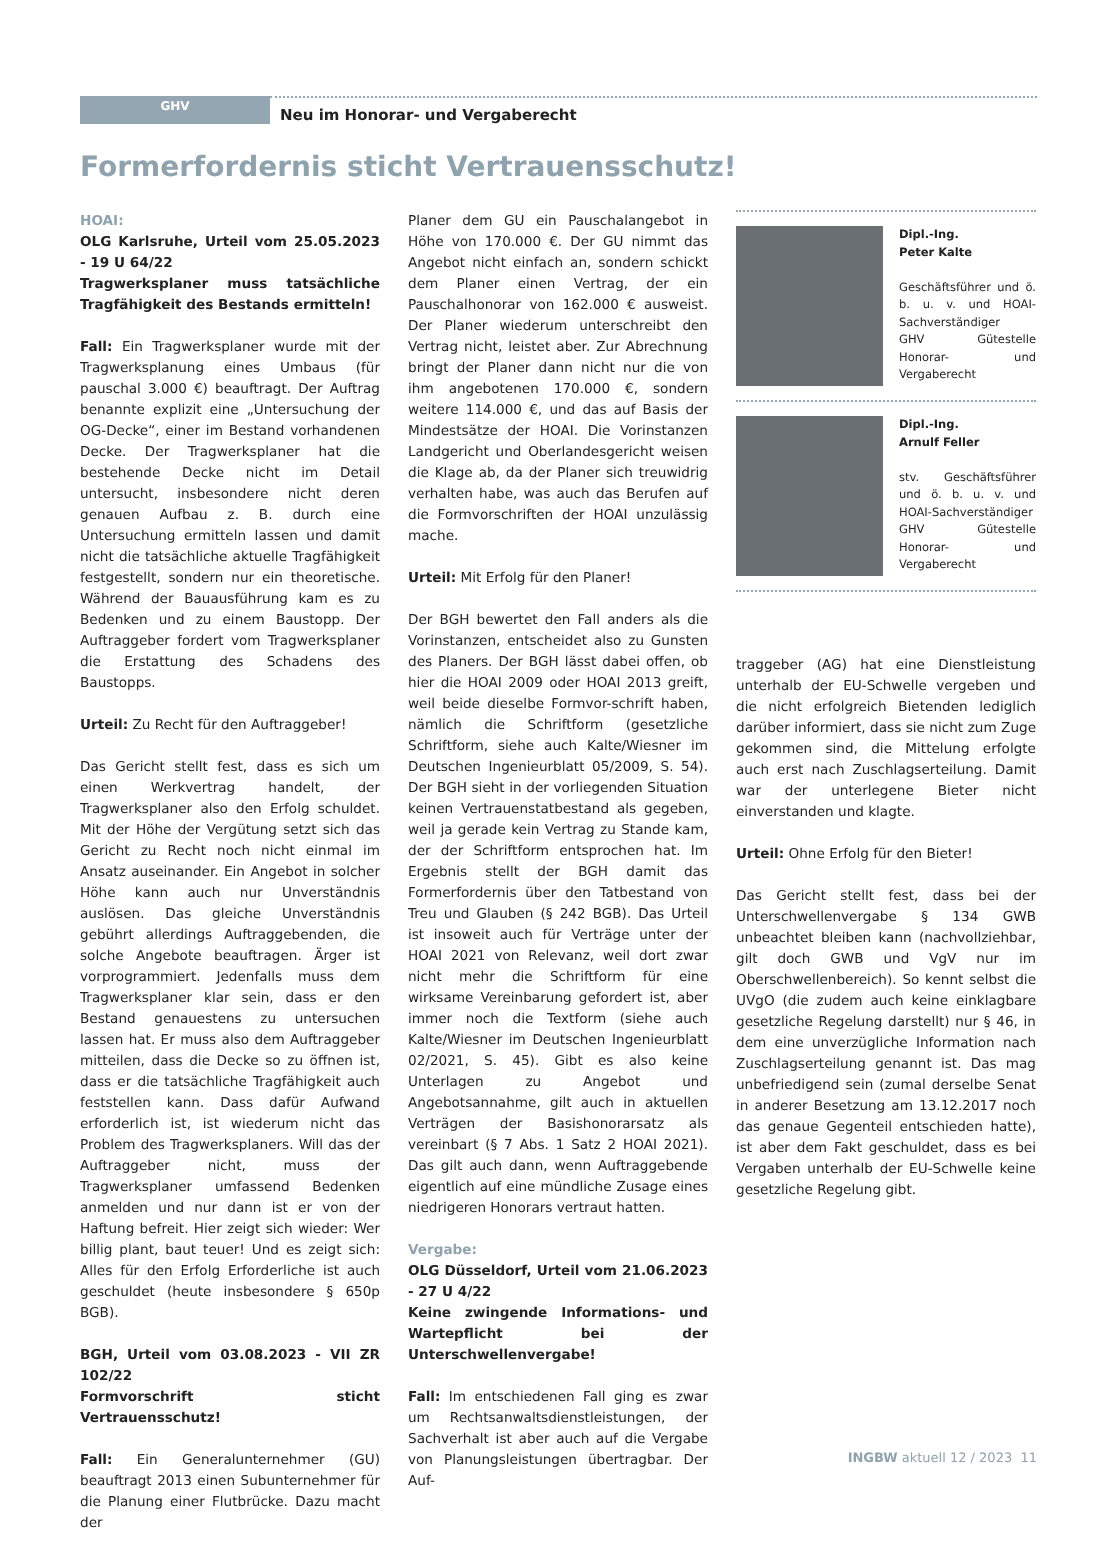GHV
Neu im Honorar- und Vergaberecht
Formerfordernis sticht Vertrauensschutz!
HOAI:
OLG Karlsruhe, Urteil vom 25.05.2023 - 19 U 64/22
Tragwerksplaner muss tatsächliche Tragfähigkeit des Bestands ermitteln!
Fall: Ein Tragwerksplaner wurde mit der Tragwerksplanung eines Umbaus (für pauschal 3.000 €) beauftragt. Der Auftrag benannte explizit eine „Untersuchung der OG-Decke“, einer im Bestand vorhandenen Decke. Der Tragwerksplaner hat die bestehende Decke nicht im Detail untersucht, insbesondere nicht deren genauen Aufbau z. B. durch eine Untersuchung ermitteln lassen und damit nicht die tatsächliche aktuelle Tragfähigkeit festgestellt, sondern nur ein theoretische. Während der Bauausführung kam es zu Bedenken und zu einem Baustopp. Der Auftraggeber fordert vom Tragwerksplaner die Erstattung des Schadens des Baustopps.
Urteil: Zu Recht für den Auftraggeber!
Das Gericht stellt fest, dass es sich um einen Werkvertrag handelt, der Tragwerksplaner also den Erfolg schuldet. Mit der Höhe der Vergütung setzt sich das Gericht zu Recht noch nicht einmal im Ansatz auseinander. Ein Angebot in solcher Höhe kann auch nur Unverständnis auslösen. Das gleiche Unverständnis gebührt allerdings Auftraggebenden, die solche Angebote beauftragen. Ärger ist vorprogrammiert. Jedenfalls muss dem Tragwerksplaner klar sein, dass er den Bestand genauestens zu untersuchen lassen hat. Er muss also dem Auftraggeber mitteilen, dass die Decke so zu öffnen ist, dass er die tatsächliche Tragfähigkeit auch feststellen kann. Dass dafür Aufwand erforderlich ist, ist wiederum nicht das Problem des Tragwerksplaners. Will das der Auftraggeber nicht, muss der Tragwerksplaner umfassend Bedenken anmelden und nur dann ist er von der Haftung befreit. Hier zeigt sich wieder: Wer billig plant, baut teuer! Und es zeigt sich: Alles für den Erfolg Erforderliche ist auch geschuldet (heute insbesondere § 650p BGB).
BGH, Urteil vom 03.08.2023 - VII ZR 102/22
Formvorschrift sticht Vertrauensschutz!
Fall: Ein Generalunternehmer (GU) beauftragt 2013 einen Subunternehmer für die Planung einer Flutbrücke. Dazu macht der
Planer dem GU ein Pauschalangebot in Höhe von 170.000 €. Der GU nimmt das Angebot nicht einfach an, sondern schickt dem Planer einen Vertrag, der ein Pauschalhonorar von 162.000 € ausweist. Der Planer wiederum unterschreibt den Vertrag nicht, leistet aber. Zur Abrechnung bringt der Planer dann nicht nur die von ihm angebotenen 170.000 €, sondern weitere 114.000 €, und das auf Basis der Mindestsätze der HOAI. Die Vorinstanzen Landgericht und Oberlandesgericht weisen die Klage ab, da der Planer sich treuwidrig verhalten habe, was auch das Berufen auf die Formvorschriften der HOAI unzulässig mache.
Urteil: Mit Erfolg für den Planer!
Der BGH bewertet den Fall anders als die Vorinstanzen, entscheidet also zu Gunsten des Planers. Der BGH lässt dabei offen, ob hier die HOAI 2009 oder HOAI 2013 greift, weil beide dieselbe Formvor-schrift haben, nämlich die Schriftform (gesetzliche Schriftform, siehe auch Kalte/Wiesner im Deutschen Ingenieurblatt 05/2009, S. 54). Der BGH sieht in der vorliegenden Situation keinen Vertrauenstatbestand als gegeben, weil ja gerade kein Vertrag zu Stande kam, der der Schriftform entsprochen hat. Im Ergebnis stellt der BGH damit das Formerfordernis über den Tatbestand von Treu und Glauben (§ 242 BGB). Das Urteil ist insoweit auch für Verträge unter der HOAI 2021 von Relevanz, weil dort zwar nicht mehr die Schriftform für eine wirksame Vereinbarung gefordert ist, aber immer noch die Textform (siehe auch Kalte/Wiesner im Deutschen Ingenieurblatt 02/2021, S. 45). Gibt es also keine Unterlagen zu Angebot und Angebotsannahme, gilt auch in aktuellen Verträgen der Basishonorarsatz als vereinbart (§ 7 Abs. 1 Satz 2 HOAI 2021). Das gilt auch dann, wenn Auftraggebende eigentlich auf eine mündliche Zusage eines niedrigeren Honorars vertraut hatten.
Vergabe:
OLG Düsseldorf, Urteil vom 21.06.2023 - 27 U 4/22
Keine zwingende Informations- und Wartepflicht bei der Unterschwellenvergabe!
Fall: Im entschiedenen Fall ging es zwar um Rechtsanwaltsdienstleistungen, der Sachverhalt ist aber auch auf die Vergabe von Planungsleistungen übertragbar. Der Auf-
Dipl.-Ing.
Peter Kalte
Geschäftsführer und ö. b. u. v. und HOAI-Sachverständiger
GHV Gütestelle Honorar- und Vergaberecht
Dipl.-Ing.
Arnulf Feller
stv. Geschäftsführer und ö. b. u. v. und HOAI-Sachverständiger
GHV Gütestelle Honorar- und Vergaberecht
traggeber (AG) hat eine Dienstleistung unterhalb der EU-Schwelle vergeben und die nicht erfolgreich Bietenden lediglich darüber informiert, dass sie nicht zum Zuge gekommen sind, die Mittelung erfolgte auch erst nach Zuschlagserteilung. Damit war der unterlegene Bieter nicht einverstanden und klagte.
Urteil: Ohne Erfolg für den Bieter!
Das Gericht stellt fest, dass bei der Unterschwellenvergabe § 134 GWB unbeachtet bleiben kann (nachvollziehbar, gilt doch GWB und VgV nur im Oberschwellenbereich). So kennt selbst die UVgO (die zudem auch keine einklagbare gesetzliche Regelung darstellt) nur § 46, in dem eine unverzügliche Information nach Zuschlagserteilung genannt ist. Das mag unbefriedigend sein (zumal derselbe Senat in anderer Besetzung am 13.12.2017 noch das genaue Gegenteil entschieden hatte), ist aber dem Fakt geschuldet, dass es bei Vergaben unterhalb der EU-Schwelle keine gesetzliche Regelung gibt.
INGBW aktuell 12 / 2023 11